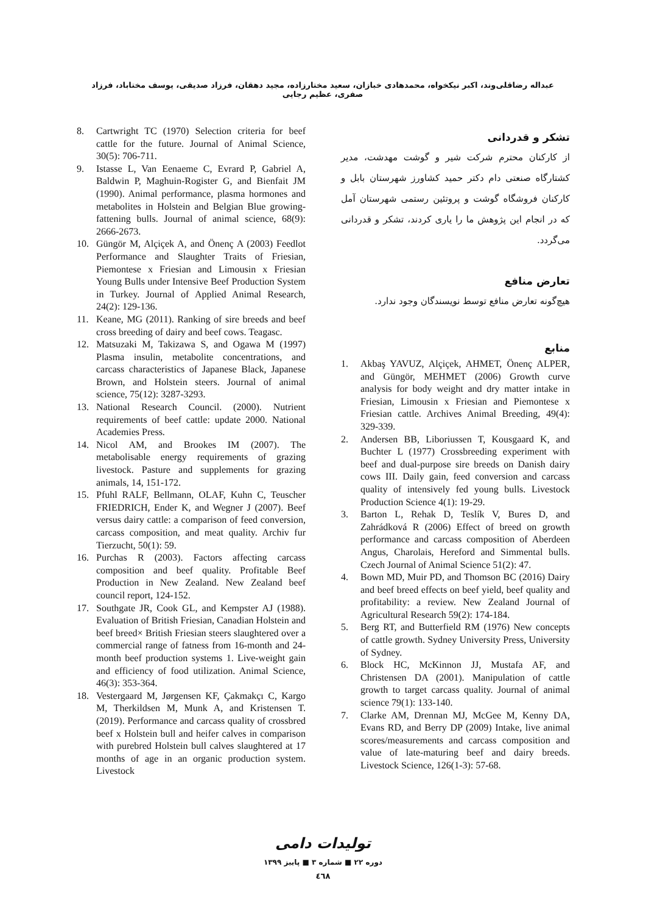عبداله رضاقلی‌وند، اکبر نیکخواه، محمدهادی خبازان، سعید مختارزاده، مجید دهقان، فرزاد صدیقی، یوسف مختاباد، فرزاد صفری، عظیم رجایی
تشکر و قدردانی
از کارکنان محترم شرکت شیر و گوشت مهدشت، مدیر کشتارگاه صنعتی دام دکتر حمید کشاورز شهرستان بابل و کارکنان فروشگاه گوشت و پروتئین رستمی شهرستان آمل که در انجام این پژوهش ما را یاری کردند، تشکر و قدردانی می‌گردد.
تعارض منافع
هیچ‌گونه تعارض منافع توسط نویسندگان وجود ندارد.
منابع
1. Akbaş YAVUZ, Alçiçek, AHMET, Önenç ALPER, and Güngör, MEHMET (2006) Growth curve analysis for body weight and dry matter intake in Friesian, Limousin x Friesian and Piemontese x Friesian cattle. Archives Animal Breeding, 49(4): 329-339.
2. Andersen BB, Liboriussen T, Kousgaard K, and Buchter L (1977) Crossbreeding experiment with beef and dual-purpose sire breeds on Danish dairy cows III. Daily gain, feed conversion and carcass quality of intensively fed young bulls. Livestock Production Science 4(1): 19-29.
3. Barton L, Rehak D, Teslík V, Bures D, and Zahrádková R (2006) Effect of breed on growth performance and carcass composition of Aberdeen Angus, Charolais, Hereford and Simmental bulls. Czech Journal of Animal Science 51(2): 47.
4. Bown MD, Muir PD, and Thomson BC (2016) Dairy and beef breed effects on beef yield, beef quality and profitability: a review. New Zealand Journal of Agricultural Research 59(2): 174-184.
5. Berg RT, and Butterfield RM (1976) New concepts of cattle growth. Sydney University Press, University of Sydney.
6. Block HC, McKinnon JJ, Mustafa AF, and Christensen DA (2001). Manipulation of cattle growth to target carcass quality. Journal of animal science 79(1): 133-140.
7. Clarke AM, Drennan MJ, McGee M, Kenny DA, Evans RD, and Berry DP (2009) Intake, live animal scores/measurements and carcass composition and value of late-maturing beef and dairy breeds. Livestock Science, 126(1-3): 57-68.
8. Cartwright TC (1970) Selection criteria for beef cattle for the future. Journal of Animal Science, 30(5): 706-711.
9. Istasse L, Van Eenaeme C, Evrard P, Gabriel A, Baldwin P, Maghuin-Rogister G, and Bienfait JM (1990). Animal performance, plasma hormones and metabolites in Holstein and Belgian Blue growing-fattening bulls. Journal of animal science, 68(9): 2666-2673.
10. Güngör M, Alçiçek A, and Önenç A (2003) Feedlot Performance and Slaughter Traits of Friesian, Piemontese x Friesian and Limousin x Friesian Young Bulls under Intensive Beef Production System in Turkey. Journal of Applied Animal Research, 24(2): 129-136.
11. Keane, MG (2011). Ranking of sire breeds and beef cross breeding of dairy and beef cows. Teagasc.
12. Matsuzaki M, Takizawa S, and Ogawa M (1997) Plasma insulin, metabolite concentrations, and carcass characteristics of Japanese Black, Japanese Brown, and Holstein steers. Journal of animal science, 75(12): 3287-3293.
13. National Research Council. (2000). Nutrient requirements of beef cattle: update 2000. National Academies Press.
14. Nicol AM, and Brookes IM (2007). The metabolisable energy requirements of grazing livestock. Pasture and supplements for grazing animals, 14, 151-172.
15. Pfuhl RALF, Bellmann, OLAF, Kuhn C, Teuscher FRIEDRICH, Ender K, and Wegner J (2007). Beef versus dairy cattle: a comparison of feed conversion, carcass composition, and meat quality. Archiv fur Tierzucht, 50(1): 59.
16. Purchas R (2003). Factors affecting carcass composition and beef quality. Profitable Beef Production in New Zealand. New Zealand beef council report, 124-152.
17. Southgate JR, Cook GL, and Kempster AJ (1988). Evaluation of British Friesian, Canadian Holstein and beef breed× British Friesian steers slaughtered over a commercial range of fatness from 16-month and 24-month beef production systems 1. Live-weight gain and efficiency of food utilization. Animal Science, 46(3): 353-364.
18. Vestergaard M, Jørgensen KF, Çakmakçı C, Kargo M, Therkildsen M, Munk A, and Kristensen T. (2019). Performance and carcass quality of crossbred beef x Holstein bull and heifer calves in comparison with purebred Holstein bull calves slaughtered at 17 months of age in an organic production system. Livestock
تولیدات دامی
دوره ۲۲ ■ شماره ۳ ■ پاییز ۱۳۹۹
٤٦٨